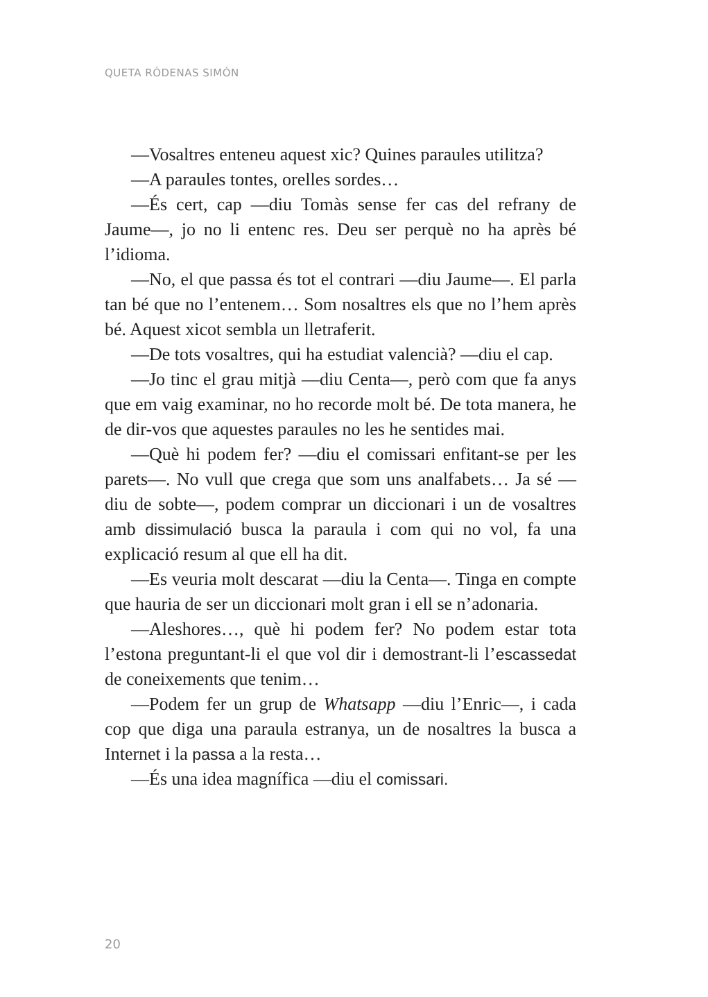QUETA RÓDENAS SIMÓN
—Vosaltres enteneu aquest xic? Quines paraules utilitza?
—A paraules tontes, orelles sordes…
—És cert, cap —diu Tomàs sense fer cas del refrany de Jaume—, jo no li entenc res. Deu ser perquè no ha après bé l’idioma.
—No, el que passa és tot el contrari —diu Jaume—. El parla tan bé que no l’entenem… Som nosaltres els que no l’hem après bé. Aquest xicot sembla un lletraferit.
—De tots vosaltres, qui ha estudiat valencià? —diu el cap.
—Jo tinc el grau mitjà —diu Centa—, però com que fa anys que em vaig examinar, no ho recorde molt bé. De tota manera, he de dir-vos que aquestes paraules no les he sentides mai.
—Què hi podem fer? —diu el comissari enfitant-se per les parets—. No vull que crega que som uns analfabets… Ja sé —diu de sobte—, podem comprar un diccionari i un de vosaltres amb dissimulació busca la paraula i com qui no vol, fa una explicació resum al que ell ha dit.
—Es veuria molt descarat —diu la Centa—. Tinga en compte que hauria de ser un diccionari molt gran i ell se n’adonaria.
—Aleshores…, què hi podem fer? No podem estar tota l’estona preguntant-li el que vol dir i demostrant-li l’escassedat de coneixements que tenim…
—Podem fer un grup de Whatsapp —diu l’Enric—, i cada cop que diga una paraula estranya, un de nosaltres la busca a Internet i la passa a la resta…
—És una idea magnífica —diu el comissari.
20